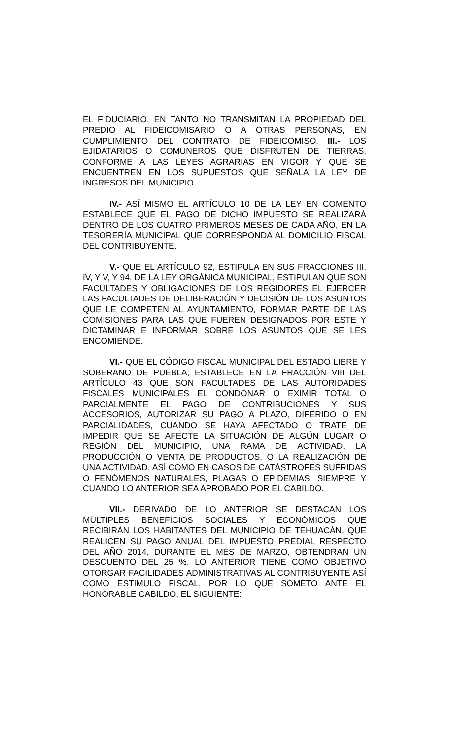EL FIDUCIARIO, EN TANTO NO TRANSMITAN LA PROPIEDAD DEL PREDIO AL FIDEICOMISARIO O A OTRAS PERSONAS, EN CUMPLIMIENTO DEL CONTRATO DE FIDEICOMISO. III.- LOS EJIDATARIOS O COMUNEROS QUE DISFRUTEN DE TIERRAS, CONFORME A LAS LEYES AGRARIAS EN VIGOR Y QUE SE ENCUENTREN EN LOS SUPUESTOS QUE SEÑALA LA LEY DE INGRESOS DEL MUNICIPIO.
IV.- ASÍ MISMO EL ARTÍCULO 10 DE LA LEY EN COMENTO ESTABLECE QUE EL PAGO DE DICHO IMPUESTO SE REALIZARÁ DENTRO DE LOS CUATRO PRIMEROS MESES DE CADA AÑO, EN LA TESORERÍA MUNICIPAL QUE CORRESPONDA AL DOMICILIO FISCAL DEL CONTRIBUYENTE.
V.- QUE EL ARTÍCULO 92, ESTIPULA EN SUS FRACCIONES III, IV, Y V, Y 94, DE LA LEY ORGÁNICA MUNICIPAL, ESTIPULAN QUE SON FACULTADES Y OBLIGACIONES DE LOS REGIDORES EL EJERCER LAS FACULTADES DE DELIBERACIÓN Y DECISIÓN DE LOS ASUNTOS QUE LE COMPETEN AL AYUNTAMIENTO, FORMAR PARTE DE LAS COMISIONES PARA LAS QUE FUEREN DESIGNADOS POR ESTE Y DICTAMINAR E INFORMAR SOBRE LOS ASUNTOS QUE SE LES ENCOMIENDE.
VI.- QUE EL CÓDIGO FISCAL MUNICIPAL DEL ESTADO LIBRE Y SOBERANO DE PUEBLA, ESTABLECE EN LA FRACCIÓN VIII DEL ARTÍCULO 43 QUE SON FACULTADES DE LAS AUTORIDADES FISCALES MUNICIPALES EL CONDONAR O EXIMIR TOTAL O PARCIALMENTE EL PAGO DE CONTRIBUCIONES Y SUS ACCESORIOS, AUTORIZAR SU PAGO A PLAZO, DIFERIDO O EN PARCIALIDADES, CUANDO SE HAYA AFECTADO O TRATE DE IMPEDIR QUE SE AFECTE LA SITUACIÓN DE ALGÚN LUGAR O REGIÓN DEL MUNICIPIO, UNA RAMA DE ACTIVIDAD, LA PRODUCCIÓN O VENTA DE PRODUCTOS, O LA REALIZACIÓN DE UNA ACTIVIDAD, ASÍ COMO EN CASOS DE CATÁSTROFES SUFRIDAS O FENÓMENOS NATURALES, PLAGAS O EPIDEMIAS, SIEMPRE Y CUANDO LO ANTERIOR SEA APROBADO POR EL CABILDO.
VII.- DERIVADO DE LO ANTERIOR SE DESTACAN LOS MÚLTIPLES BENEFICIOS SOCIALES Y ECONÓMICOS QUE RECIBIRÁN LOS HABITANTES DEL MUNICIPIO DE TEHUACÁN, QUE REALICEN SU PAGO ANUAL DEL IMPUESTO PREDIAL RESPECTO DEL AÑO 2014, DURANTE EL MES DE MARZO, OBTENDRAN UN DESCUENTO DEL 25 %. LO ANTERIOR TIENE COMO OBJETIVO OTORGAR FACILIDADES ADMINISTRATIVAS AL CONTRIBUYENTE ASÍ COMO ESTIMULO FISCAL, POR LO QUE SOMETO ANTE EL HONORABLE CABILDO, EL SIGUIENTE: